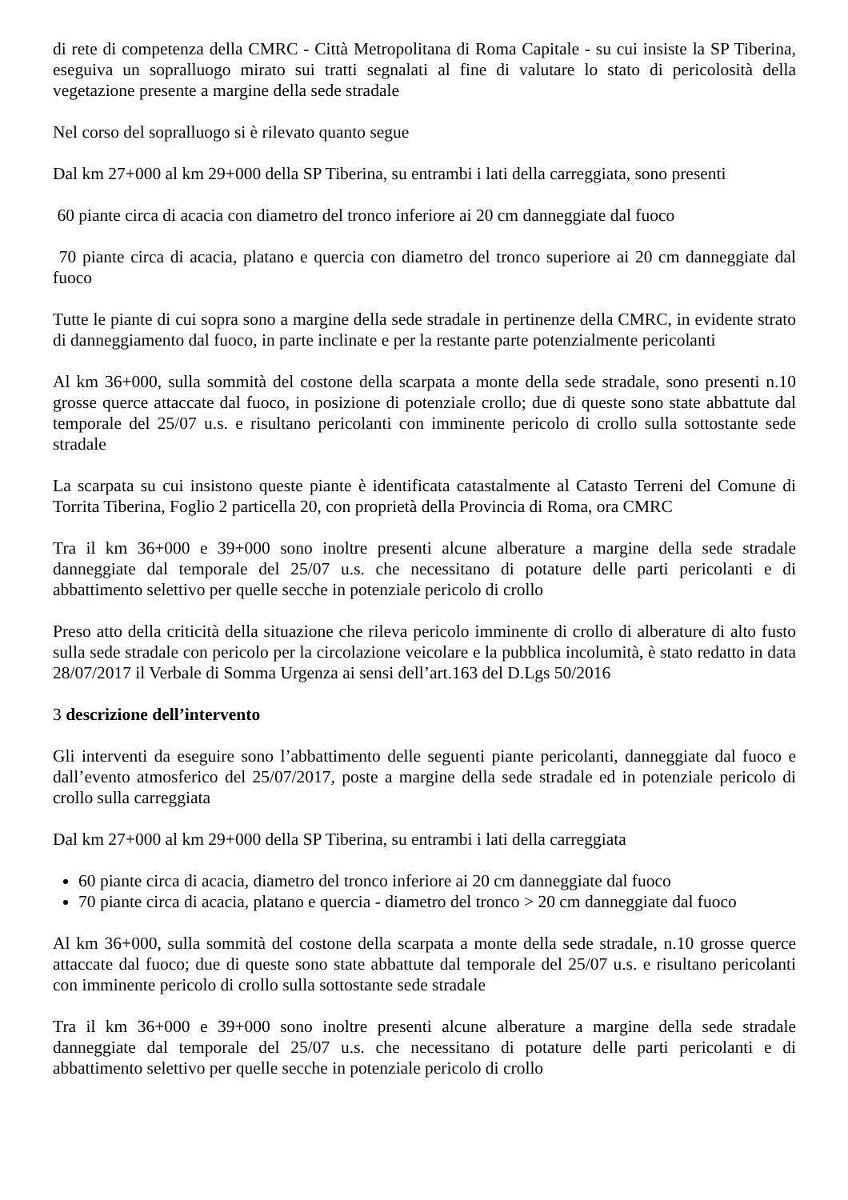di rete di competenza della CMRC - Città Metropolitana di Roma Capitale - su cui insiste la SP Tiberina, eseguiva un sopralluogo mirato sui tratti segnalati al fine di valutare lo stato di pericolosità della vegetazione presente a margine della sede stradale
Nel corso del sopralluogo si è rilevato quanto segue
Dal km 27+000 al km 29+000 della SP Tiberina, su entrambi i lati della carreggiata, sono presenti
60 piante circa di acacia con diametro del tronco inferiore ai 20 cm danneggiate dal fuoco
70 piante circa di acacia, platano e quercia con diametro del tronco superiore ai 20 cm danneggiate dal fuoco
Tutte le piante di cui sopra sono a margine della sede stradale in pertinenze della CMRC, in evidente strato di danneggiamento dal fuoco, in parte inclinate e per la restante parte potenzialmente pericolanti
Al km 36+000, sulla sommità del costone della scarpata a monte della sede stradale, sono presenti n.10 grosse querce attaccate dal fuoco, in posizione di potenziale crollo; due di queste sono state abbattute dal temporale del 25/07 u.s. e risultano pericolanti con imminente pericolo di crollo sulla sottostante sede stradale
La scarpata su cui insistono queste piante è identificata catastalmente al Catasto Terreni del Comune di Torrita Tiberina, Foglio 2 particella 20, con proprietà della Provincia di Roma, ora CMRC
Tra il km 36+000 e 39+000 sono inoltre presenti alcune alberature a margine della sede stradale danneggiate dal temporale del 25/07 u.s. che necessitano di potature delle parti pericolanti e di abbattimento selettivo per quelle secche in potenziale pericolo di crollo
Preso atto della criticità della situazione che rileva pericolo imminente di crollo di alberature di alto fusto sulla sede stradale con pericolo per la circolazione veicolare e la pubblica incolumità, è stato redatto in data 28/07/2017 il Verbale di Somma Urgenza ai sensi dell’art.163 del D.Lgs 50/2016
3 descrizione dell’intervento
Gli interventi da eseguire sono l’abbattimento delle seguenti piante pericolanti, danneggiate dal fuoco e dall’evento atmosferico del 25/07/2017, poste a margine della sede stradale ed in potenziale pericolo di crollo sulla carreggiata
Dal km 27+000 al km 29+000 della SP Tiberina, su entrambi i lati della carreggiata
60 piante circa di acacia, diametro del tronco inferiore ai 20 cm danneggiate dal fuoco
70 piante circa di acacia, platano e quercia - diametro del tronco > 20 cm danneggiate dal fuoco
Al km 36+000, sulla sommità del costone della scarpata a monte della sede stradale, n.10 grosse querce attaccate dal fuoco; due di queste sono state abbattute dal temporale del 25/07 u.s. e risultano pericolanti con imminente pericolo di crollo sulla sottostante sede stradale
Tra il km 36+000 e 39+000 sono inoltre presenti alcune alberature a margine della sede stradale danneggiate dal temporale del 25/07 u.s. che necessitano di potature delle parti pericolanti e di abbattimento selettivo per quelle secche in potenziale pericolo di crollo